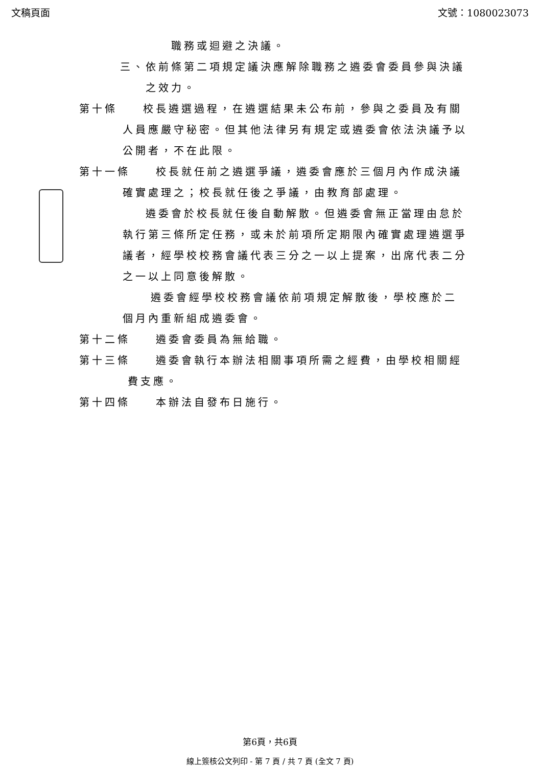文稿頁面 文號：1080023073
職務或迴避之決議。
三、依前條第二項規定議決應解除職務之遴委會委員參與決議之效力。
第十條　　校長遴選過程，在遴選結果未公布前，參與之委員及有關人員應嚴守秘密。但其他法律另有規定或遴委會依法決議予以公開者，不在此限。
第十一條　　校長就任前之遴選爭議，遴委會應於三個月內作成決議確實處理之；校長就任後之爭議，由教育部處理。
遴委會於校長就任後自動解散。但遴委會無正當理由怠於執行第三條所定任務，或未於前項所定期限內確實處理遴選爭議者，經學校校務會議代表三分之一以上提案，出席代表二分之一以上同意後解散。
遴委會經學校校務會議依前項規定解散後，學校應於二個月內重新組成遴委會。
第十二條　　遴委會委員為無給職。
第十三條　　遴委會執行本辦法相關事項所需之經費，由學校相關經費支應。
第十四條　　本辦法自發布日施行。
第6頁，共6頁
線上簽核公文列印 - 第 7 頁 / 共 7 頁 (全文 7 頁)